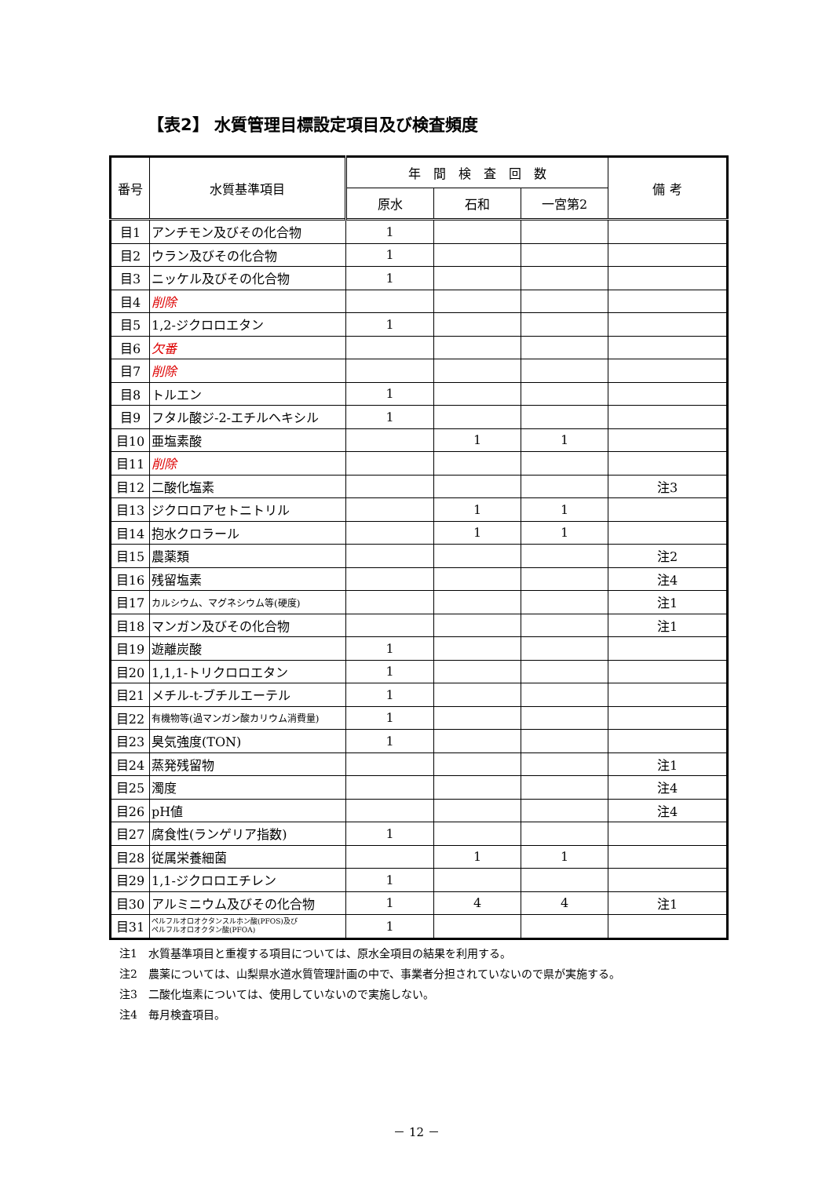【表2】 水質管理目標設定項目及び検査頻度
| 番号 | 水質基準項目 | 年 間 検 査 回 数 | | | 備 考 |
| --- | --- | --- | --- | --- | --- |
| | | 原水 | 石和 | 一宮第2 | |
| 目1 | アンチモン及びその化合物 | 1 | | | |
| 目2 | ウラン及びその化合物 | 1 | | | |
| 目3 | ニッケル及びその化合物 | 1 | | | |
| 目4 | 削除 | | | | |
| 目5 | 1,2-ジクロロエタン | 1 | | | |
| 目6 | 欠番 | | | | |
| 目7 | 削除 | | | | |
| 目8 | トルエン | 1 | | | |
| 目9 | フタル酸ジ-2-エチルヘキシル | 1 | | | |
| 目10 | 亜塩素酸 | | 1 | 1 | |
| 目11 | 削除 | | | | |
| 目12 | 二酸化塩素 | | | | 注3 |
| 目13 | ジクロロアセトニトリル | | 1 | 1 | |
| 目14 | 抱水クロラール | | 1 | 1 | |
| 目15 | 農薬類 | | | | 注2 |
| 目16 | 残留塩素 | | | | 注4 |
| 目17 | カルシウム、マグネシウム等(硬度) | | | | 注1 |
| 目18 | マンガン及びその化合物 | | | | 注1 |
| 目19 | 遊離炭酸 | 1 | | | |
| 目20 | 1,1,1-トリクロロエタン | 1 | | | |
| 目21 | メチル-t-ブチルエーテル | 1 | | | |
| 目22 | 有機物等(過マンガン酸カリウム消費量) | 1 | | | |
| 目23 | 臭気強度(TON) | 1 | | | |
| 目24 | 蒸発残留物 | | | | 注1 |
| 目25 | 濁度 | | | | 注4 |
| 目26 | pH値 | | | | 注4 |
| 目27 | 腐食性(ランゲリア指数) | 1 | | | |
| 目28 | 従属栄養細菌 | | 1 | 1 | |
| 目29 | 1,1-ジクロロエチレン | 1 | | | |
| 目30 | アルミニウム及びその化合物 | 1 | 4 | 4 | 注1 |
| 目31 | ペルフルオロオクタンスルホン酸(PFOS)及び ペルフルオロオクタン酸(PFOA) | 1 | | | |
注1　水質基準項目と重複する項目については、原水全項目の結果を利用する。
注2　農薬については、山梨県水道水質管理計画の中で、事業者分担されていないので県が実施する。
注3　二酸化塩素については、使用していないので実施しない。
注4　毎月検査項目。
－ 12 －